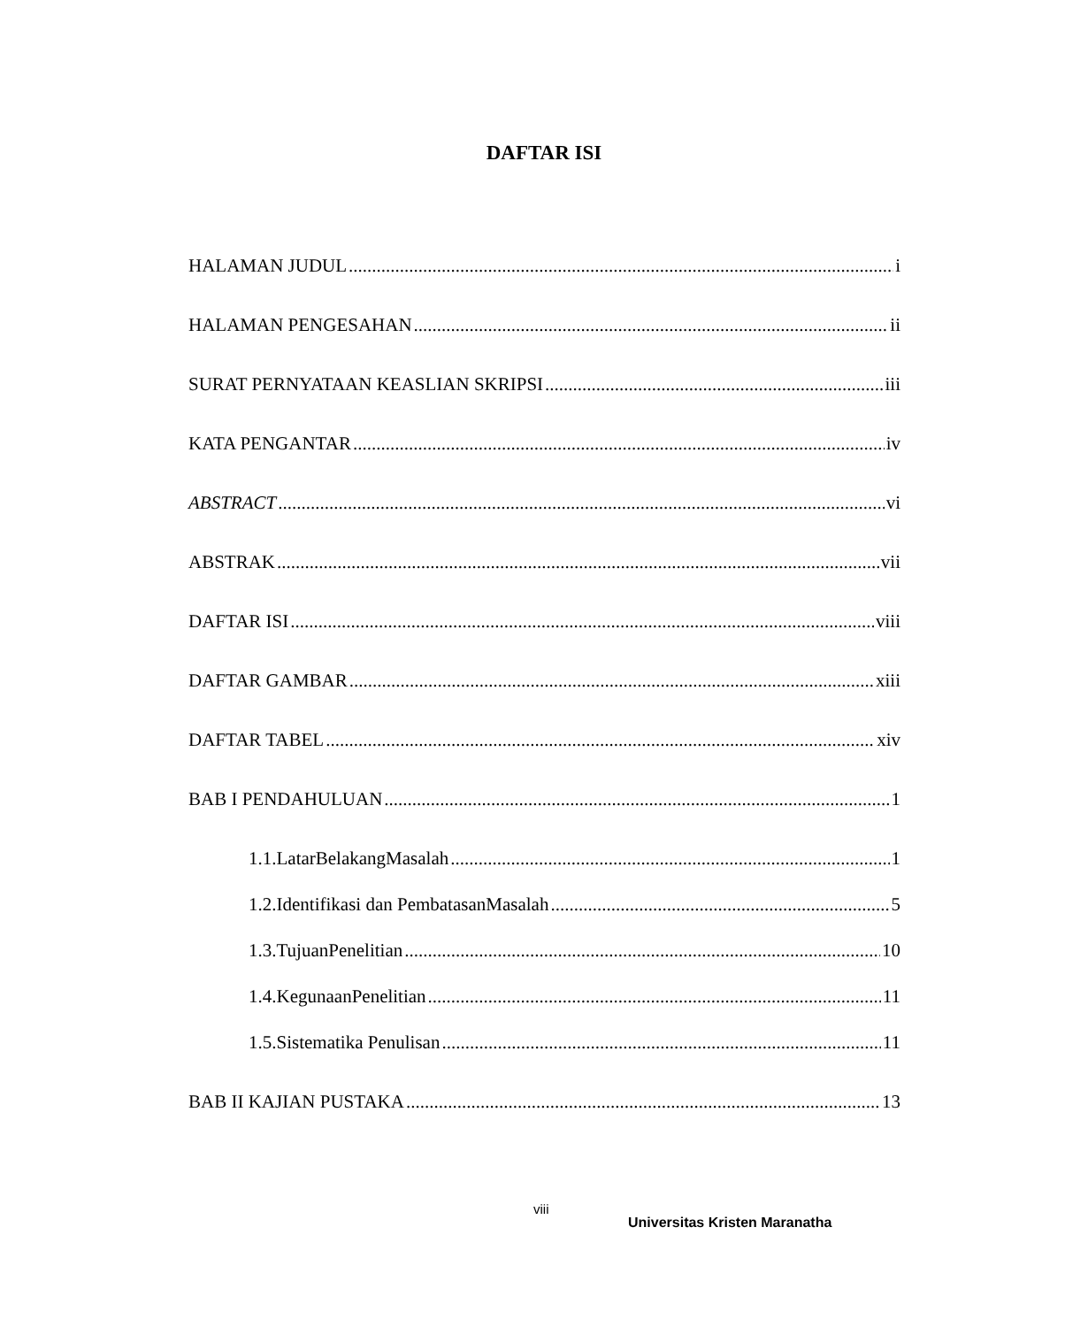DAFTAR ISI
HALAMAN JUDUL i
HALAMAN PENGESAHAN ii
SURAT PERNYATAAN KEASLIAN SKRIPSI iii
KATA PENGANTAR iv
ABSTRACT vi
ABSTRAK vii
DAFTAR ISI viii
DAFTAR GAMBAR xiii
DAFTAR TABEL xiv
BAB I PENDAHULUAN 1
1.1.LatarBelakangMasalah 1
1.2.Identifikasi dan PembatasanMasalah 5
1.3.TujuanPenelitian 10
1.4.KegunaanPenelitian 11
1.5.Sistematika Penulisan 11
BAB II KAJIAN PUSTAKA 13
viii
Universitas Kristen Maranatha